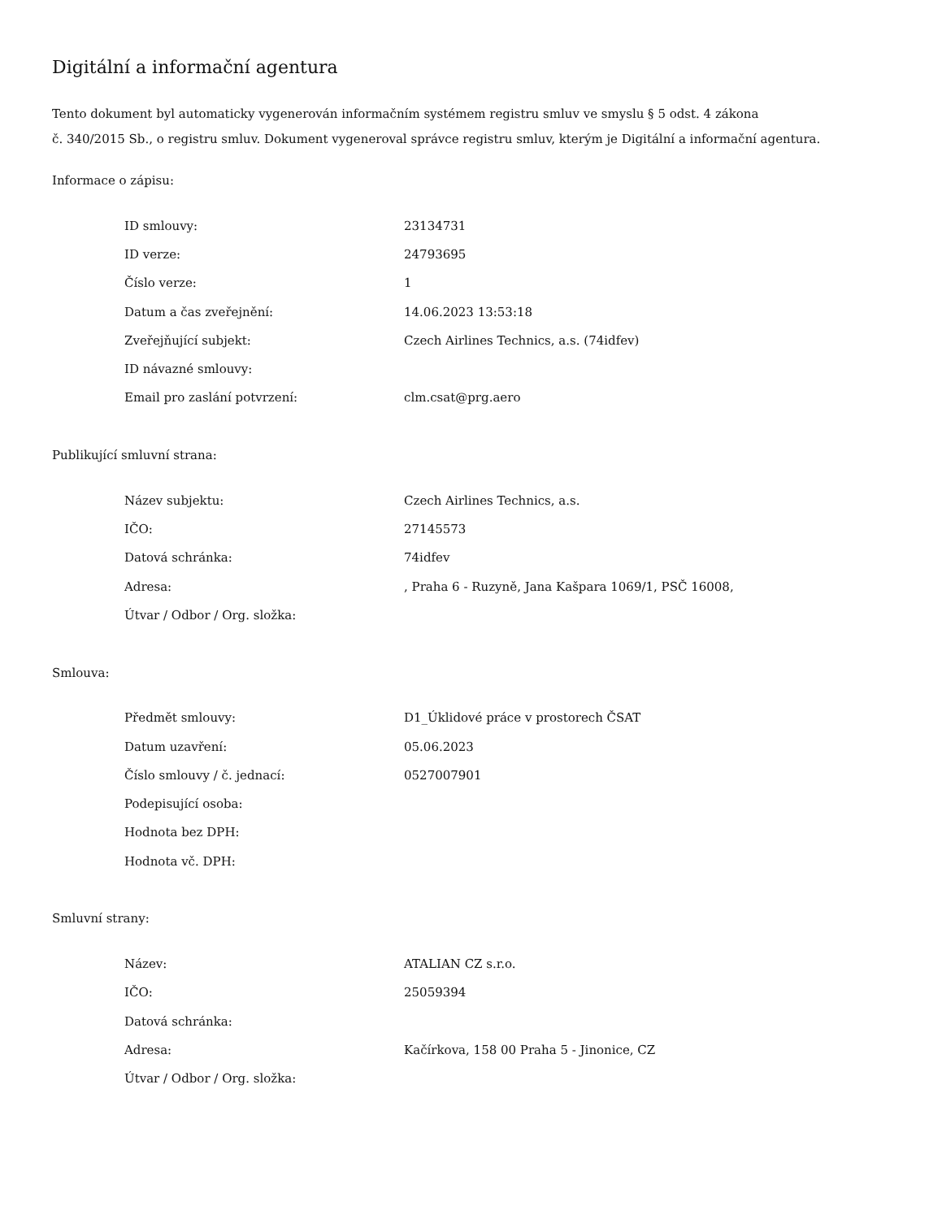Digitální a informační agentura
Tento dokument byl automaticky vygenerován informačním systémem registru smluv ve smyslu § 5 odst. 4 zákona
č. 340/2015 Sb., o registru smluv. Dokument vygeneroval správce registru smluv, kterým je Digitální a informační agentura.
Informace o zápisu:
| ID smlouvy: | 23134731 |
| ID verze: | 24793695 |
| Číslo verze: | 1 |
| Datum a čas zveřejnění: | 14.06.2023 13:53:18 |
| Zveřejňující subjekt: | Czech Airlines Technics, a.s. (74idfev) |
| ID návazné smlouvy: | |
| Email pro zaslání potvrzení: | clm.csat@prg.aero |
Publikující smluvní strana:
| Název subjektu: | Czech Airlines Technics, a.s. |
| IČO: | 27145573 |
| Datová schránka: | 74idfev |
| Adresa: | , Praha 6 - Ruzyně, Jana Kašpara 1069/1, PSČ 16008, |
| Útvar / Odbor / Org. složka: | |
Smlouva:
| Předmět smlouvy: | D1_Úklidové práce v prostorech ČSAT |
| Datum uzavření: | 05.06.2023 |
| Číslo smlouvy / č. jednací: | 0527007901 |
| Podepisující osoba: | |
| Hodnota bez DPH: | |
| Hodnota vč. DPH: | |
Smluvní strany:
| Název: | ATALIAN CZ s.r.o. |
| IČO: | 25059394 |
| Datová schránka: | |
| Adresa: | Kačírkova, 158 00 Praha 5 - Jinonice, CZ |
| Útvar / Odbor / Org. složka: | |